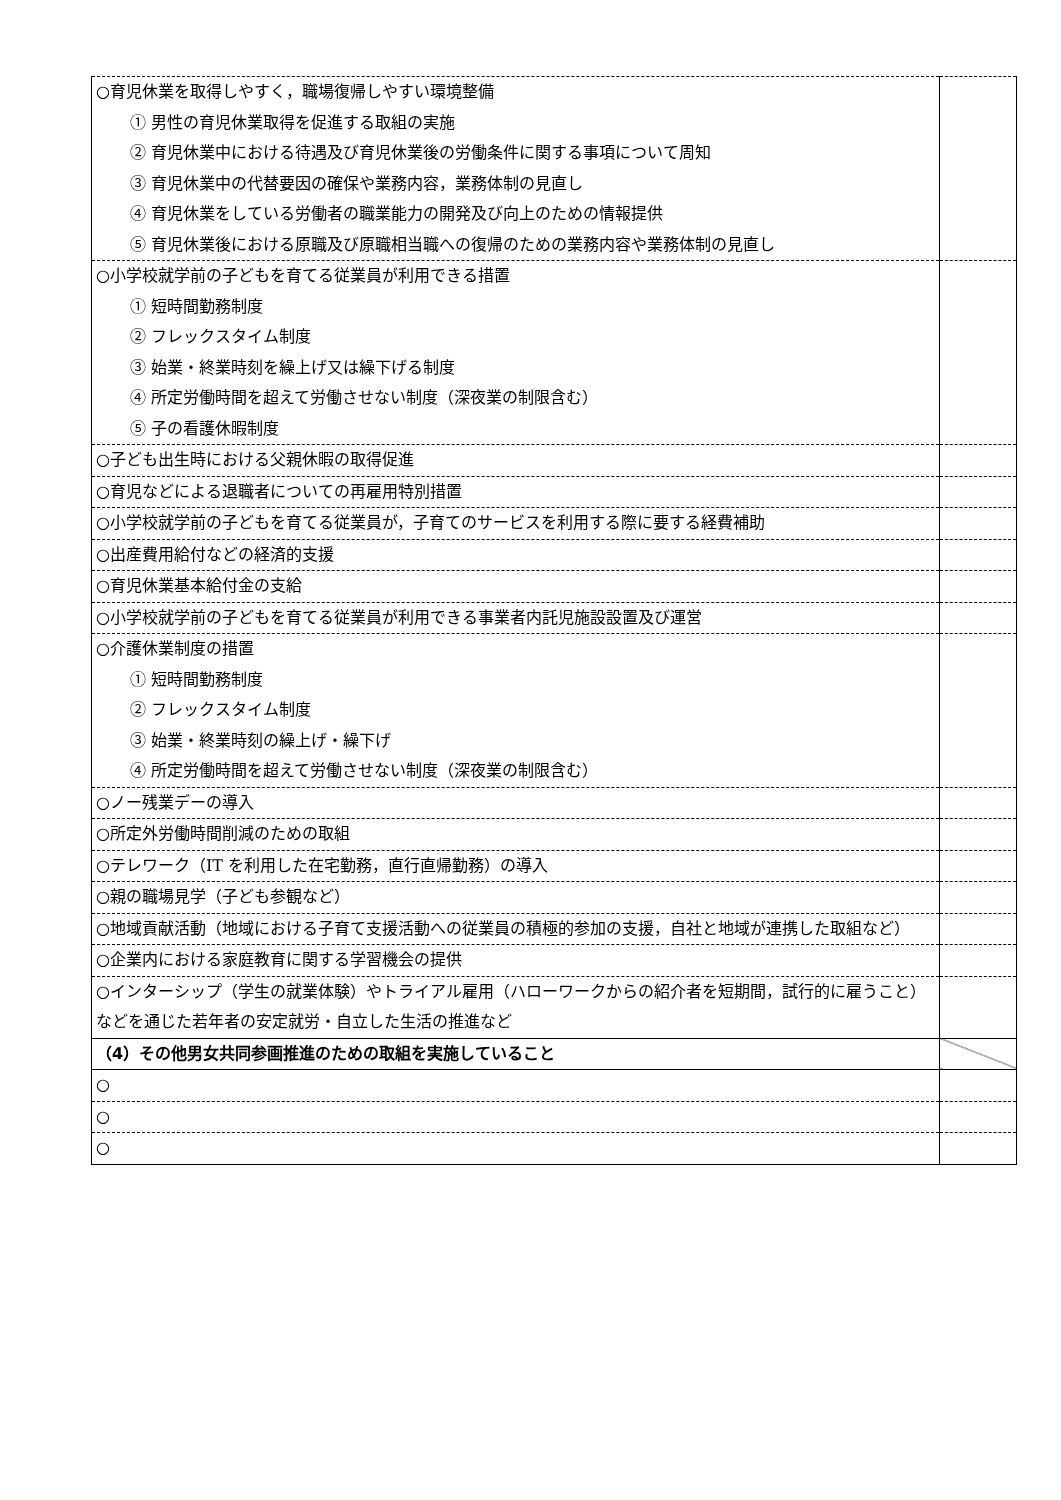| ○育児休業を取得しやすく，職場復帰しやすい環境整備 ① 男性の育児休業取得を促進する取組の実施 ② 育児休業中における待遇及び育児休業後の労働条件に関する事項について周知 ③ 育児休業中の代替要因の確保や業務内容，業務体制の見直し ④ 育児休業をしている労働者の職業能力の開発及び向上のための情報提供 ⑤ 育児休業後における原職及び原職相当職への復帰のための業務内容や業務体制の見直し | |
| ○小学校就学前の子どもを育てる従業員が利用できる措置 ① 短時間勤務制度 ② フレックスタイム制度 ③ 始業・終業時刻を繰上げ又は繰下げる制度 ④ 所定労働時間を超えて労働させない制度（深夜業の制限含む） ⑤ 子の看護休暇制度 | |
| ○子ども出生時における父親休暇の取得促進 | |
| ○育児などによる退職者についての再雇用特別措置 | |
| ○小学校就学前の子どもを育てる従業員が，子育てのサービスを利用する際に要する経費補助 | |
| ○出産費用給付などの経済的支援 | |
| ○育児休業基本給付金の支給 | |
| ○小学校就学前の子どもを育てる従業員が利用できる事業者内託児施設設置及び運営 | |
| ○介護休業制度の措置 ① 短時間勤務制度 ② フレックスタイム制度 ③ 始業・終業時刻の繰上げ・繰下げ ④ 所定労働時間を超えて労働させない制度（深夜業の制限含む） | |
| ○ノー残業デーの導入 | |
| ○所定外労働時間削減のための取組 | |
| ○テレワーク（IT を利用した在宅勤務，直行直帰勤務）の導入 | |
| ○親の職場見学（子ども参観など） | |
| ○地域貢献活動（地域における子育て支援活動への従業員の積極的参加の支援，自社と地域が連携した取組など） | |
| ○企業内における家庭教育に関する学習機会の提供 | |
| ○インターシップ（学生の就業体験）やトライアル雇用（ハローワークからの紹介者を短期間，試行的に雇うこと）などを通じた若年者の安定就労・自立した生活の推進など | |
| （4）その他男女共同参画推進のための取組を実施していること | |
| ○ | |
| ○ | |
| ○ | |